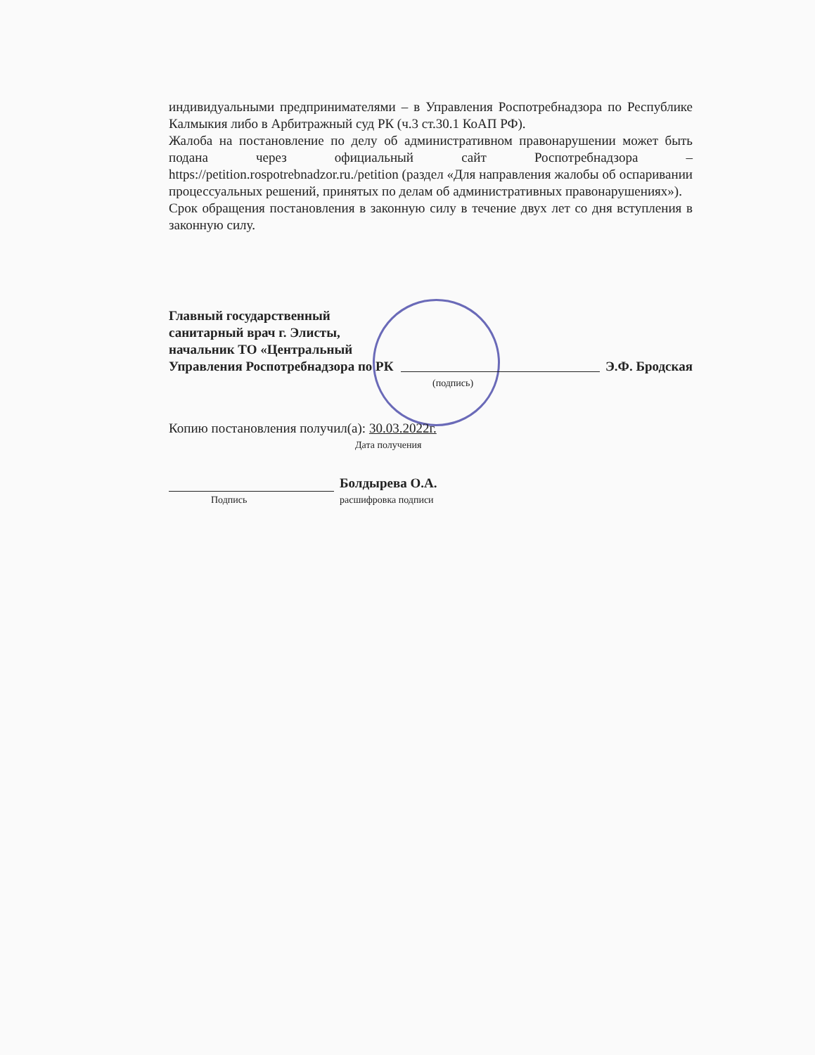индивидуальными предпринимателями – в Управления Роспотребнадзора по Республике Калмыкия либо в Арбитражный суд РК (ч.3 ст.30.1 КоАП РФ).
Жалоба на постановление по делу об административном правонарушении может быть подана через официальный сайт Роспотребнадзора – https://petition.rospotrebnadzor.ru./petition (раздел «Для направления жалобы об оспаривании процессуальных решений, принятых по делам об административных правонарушениях»).
Срок обращения постановления в законную силу в течение двух лет со дня вступления в законную силу.
Главный государственный санитарный врач г. Элисты, начальник ТО «Центральный Управления Роспотребнадзора по РК
Э.Ф. Бродская
(подпись)
Копию постановления получил(а): 30.03.2022г.
Дата получения
Болдырева О.А.
Подпись расшифровка подписи